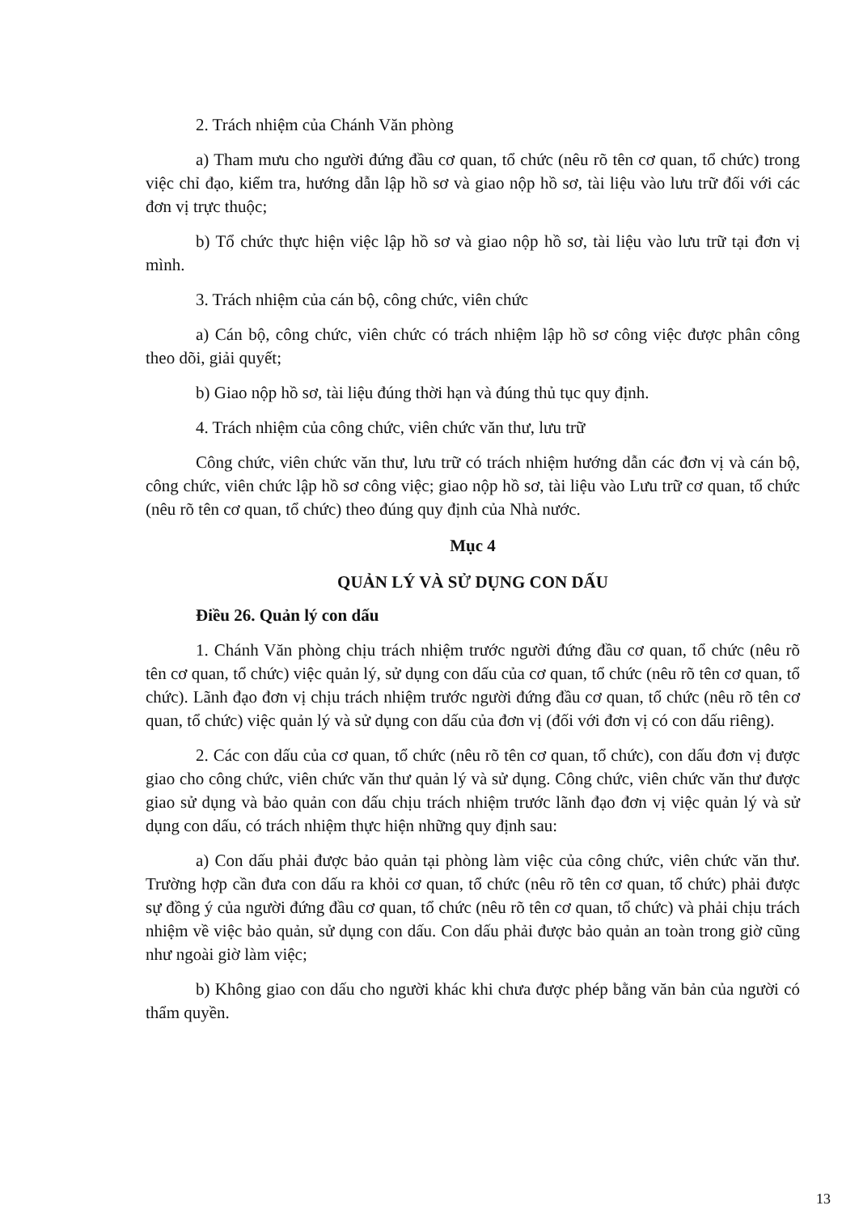2. Trách nhiệm của Chánh Văn phòng
a) Tham mưu cho người đứng đầu cơ quan, tổ chức (nêu rõ tên cơ quan, tổ chức) trong việc chỉ đạo, kiểm tra, hướng dẫn lập hồ sơ và giao nộp hồ sơ, tài liệu vào lưu trữ đối với các đơn vị trực thuộc;
b) Tổ chức thực hiện việc lập hồ sơ và giao nộp hồ sơ, tài liệu vào lưu trữ tại đơn vị mình.
3. Trách nhiệm của cán bộ, công chức, viên chức
a) Cán bộ, công chức, viên chức có trách nhiệm lập hồ sơ công việc được phân công theo dõi, giải quyết;
b) Giao nộp hồ sơ, tài liệu đúng thời hạn và đúng thủ tục quy định.
4. Trách nhiệm của công chức, viên chức văn thư, lưu trữ
Công chức, viên chức văn thư, lưu trữ có trách nhiệm hướng dẫn các đơn vị và cán bộ, công chức, viên chức lập hồ sơ công việc; giao nộp hồ sơ, tài liệu vào Lưu trữ cơ quan, tổ chức (nêu rõ tên cơ quan, tổ chức) theo đúng quy định của Nhà nước.
Mục 4
QUẢN LÝ VÀ SỬ DỤNG CON DẤU
Điều 26. Quản lý con dấu
1. Chánh Văn phòng chịu trách nhiệm trước người đứng đầu cơ quan, tổ chức (nêu rõ tên cơ quan, tổ chức) việc quản lý, sử dụng con dấu của cơ quan, tổ chức (nêu rõ tên cơ quan, tổ chức). Lãnh đạo đơn vị chịu trách nhiệm trước người đứng đầu cơ quan, tổ chức (nêu rõ tên cơ quan, tổ chức) việc quản lý và sử dụng con dấu của đơn vị (đối với đơn vị có con dấu riêng).
2. Các con dấu của cơ quan, tổ chức (nêu rõ tên cơ quan, tổ chức), con dấu đơn vị được giao cho công chức, viên chức văn thư quản lý và sử dụng. Công chức, viên chức văn thư được giao sử dụng và bảo quản con dấu chịu trách nhiệm trước lãnh đạo đơn vị việc quản lý và sử dụng con dấu, có trách nhiệm thực hiện những quy định sau:
a) Con dấu phải được bảo quản tại phòng làm việc của công chức, viên chức văn thư. Trường hợp cần đưa con dấu ra khỏi cơ quan, tổ chức (nêu rõ tên cơ quan, tổ chức) phải được sự đồng ý của người đứng đầu cơ quan, tổ chức (nêu rõ tên cơ quan, tổ chức) và phải chịu trách nhiệm về việc bảo quản, sử dụng con dấu. Con dấu phải được bảo quản an toàn trong giờ cũng như ngoài giờ làm việc;
b) Không giao con dấu cho người khác khi chưa được phép bằng văn bản của người có thẩm quyền.
13